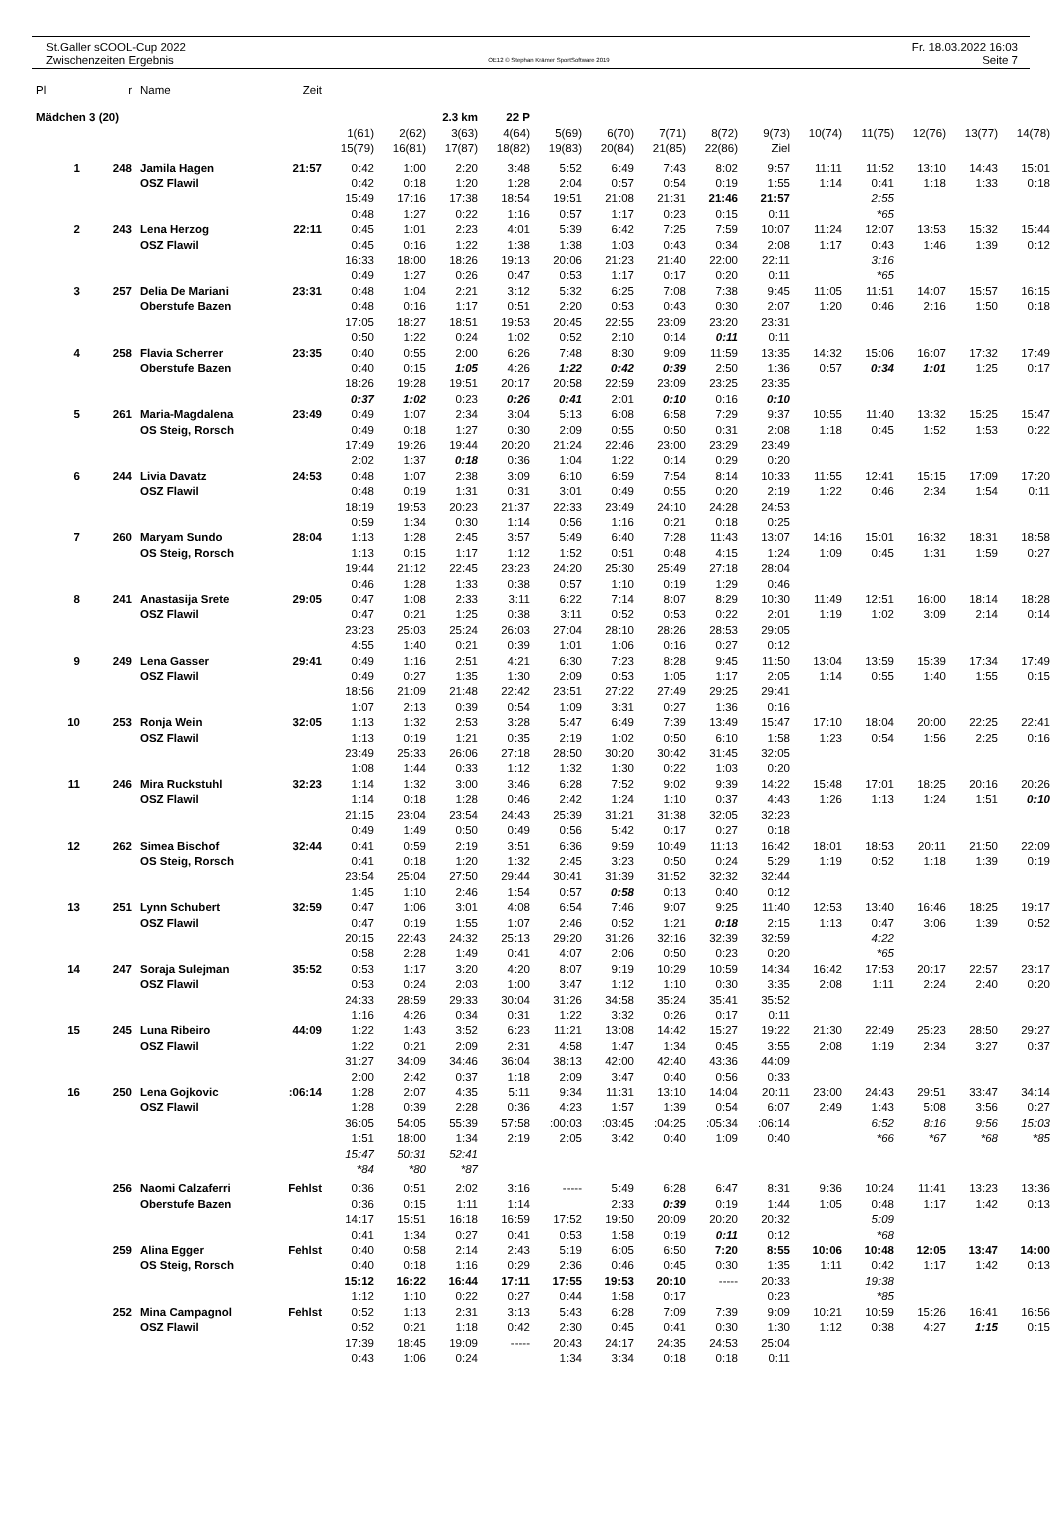St.Galler sCOOL-Cup 2022
Zwischenzeiten Ergebnis
OE12 © Stephan Krämer SportSoftware 2019
Fr. 18.03.2022 16:03
Seite 7
| Pl | r | Name | Zeit | | | | | | | | | | | | | | |
| --- | --- | --- | --- | --- | --- | --- | --- | --- | --- | --- | --- | --- | --- | --- | --- | --- | --- |
| Mädchen 3 (20) | | | | 2.3 km | | | 22 P | | | | | | | | | | |
| | | | | 1(61) | 2(62) | 3(63) | 4(64) | 5(69) | 6(70) | 7(71) | 8(72) | 9(73) | 10(74) | 11(75) | 12(76) | 13(77) | 14(78) |
| | | | | 15(79) | 16(81) | 17(87) | 18(82) | 19(83) | 20(84) | 21(85) | 22(86) | Ziel | | | | | |
| 1 | 248 | Jamila Hagen | 21:57 | 0:42 | 1:00 | 2:20 | 3:48 | 5:52 | 6:49 | 7:43 | 8:02 | 9:57 | 11:11 | 11:52 | 13:10 | 14:43 | 15:01 |
| | | OSZ Flawil | | 0:42 | 0:18 | 1:20 | 1:28 | 2:04 | 0:57 | 0:54 | 0:19 | 1:55 | 1:14 | 0:41 | 1:18 | 1:33 | 0:18 |
| | | | | 15:49 | 17:16 | 17:38 | 18:54 | 19:51 | 21:08 | 21:31 | 21:46 | 21:57 | | 2:55 | | | |
| | | | | 0:48 | 1:27 | 0:22 | 1:16 | 0:57 | 1:17 | 0:23 | 0:15 | 0:11 | | *65 | | | |
| 2 | 243 | Lena Herzog | 22:11 | 0:45 | 1:01 | 2:23 | 4:01 | 5:39 | 6:42 | 7:25 | 7:59 | 10:07 | 11:24 | 12:07 | 13:53 | 15:32 | 15:44 |
| | | OSZ Flawil | | 0:45 | 0:16 | 1:22 | 1:38 | 1:38 | 1:03 | 0:43 | 0:34 | 2:08 | 1:17 | 0:43 | 1:46 | 1:39 | 0:12 |
| | | | | 16:33 | 18:00 | 18:26 | 19:13 | 20:06 | 21:23 | 21:40 | 22:00 | 22:11 | | 3:16 | | | |
| | | | | 0:49 | 1:27 | 0:26 | 0:47 | 0:53 | 1:17 | 0:17 | 0:20 | 0:11 | | *65 | | | |
| 3 | 257 | Delia De Mariani | 23:31 | 0:48 | 1:04 | 2:21 | 3:12 | 5:32 | 6:25 | 7:08 | 7:38 | 9:45 | 11:05 | 11:51 | 14:07 | 15:57 | 16:15 |
| | | Oberstufe Bazen | | 0:48 | 0:16 | 1:17 | 0:51 | 2:20 | 0:53 | 0:43 | 0:30 | 2:07 | 1:20 | 0:46 | 2:16 | 1:50 | 0:18 |
| | | | | 17:05 | 18:27 | 18:51 | 19:53 | 20:45 | 22:55 | 23:09 | 23:20 | 23:31 | | | | | |
| | | | | 0:50 | 1:22 | 0:24 | 1:02 | 0:52 | 2:10 | 0:14 | 0:11 | 0:11 | | | | | |
| 4 | 258 | Flavia Scherrer | 23:35 | 0:40 | 0:55 | 2:00 | 6:26 | 7:48 | 8:30 | 9:09 | 11:59 | 13:35 | 14:32 | 15:06 | 16:07 | 17:32 | 17:49 |
| | | Oberstufe Bazen | | 0:40 | 0:15 | 1:05 | 4:26 | 1:22 | 0:42 | 0:39 | 2:50 | 1:36 | 0:57 | 0:34 | 1:01 | 1:25 | 0:17 |
| | | | | 18:26 | 19:28 | 19:51 | 20:17 | 20:58 | 22:59 | 23:09 | 23:25 | 23:35 | | | | | |
| | | | | 0:37 | 1:02 | 0:23 | 0:26 | 0:41 | 2:01 | 0:10 | 0:16 | 0:10 | | | | | |
| 5 | 261 | Maria-Magdalena | 23:49 | 0:49 | 1:07 | 2:34 | 3:04 | 5:13 | 6:08 | 6:58 | 7:29 | 9:37 | 10:55 | 11:40 | 13:32 | 15:25 | 15:47 |
| | | OS Steig, Rorsch | | 0:49 | 0:18 | 1:27 | 0:30 | 2:09 | 0:55 | 0:50 | 0:31 | 2:08 | 1:18 | 0:45 | 1:52 | 1:53 | 0:22 |
| | | | | 17:49 | 19:26 | 19:44 | 20:20 | 21:24 | 22:46 | 23:00 | 23:29 | 23:49 | | | | | |
| | | | | 2:02 | 1:37 | 0:18 | 0:36 | 1:04 | 1:22 | 0:14 | 0:29 | 0:20 | | | | | |
| 6 | 244 | Livia Davatz | 24:53 | 0:48 | 1:07 | 2:38 | 3:09 | 6:10 | 6:59 | 7:54 | 8:14 | 10:33 | 11:55 | 12:41 | 15:15 | 17:09 | 17:20 |
| | | OSZ Flawil | | 0:48 | 0:19 | 1:31 | 0:31 | 3:01 | 0:49 | 0:55 | 0:20 | 2:19 | 1:22 | 0:46 | 2:34 | 1:54 | 0:11 |
| | | | | 18:19 | 19:53 | 20:23 | 21:37 | 22:33 | 23:49 | 24:10 | 24:28 | 24:53 | | | | | |
| | | | | 0:59 | 1:34 | 0:30 | 1:14 | 0:56 | 1:16 | 0:21 | 0:18 | 0:25 | | | | | |
| 7 | 260 | Maryam Sundo | 28:04 | 1:13 | 1:28 | 2:45 | 3:57 | 5:49 | 6:40 | 7:28 | 11:43 | 13:07 | 14:16 | 15:01 | 16:32 | 18:31 | 18:58 |
| | | OS Steig, Rorsch | | 1:13 | 0:15 | 1:17 | 1:12 | 1:52 | 0:51 | 0:48 | 4:15 | 1:24 | 1:09 | 0:45 | 1:31 | 1:59 | 0:27 |
| | | | | 19:44 | 21:12 | 22:45 | 23:23 | 24:20 | 25:30 | 25:49 | 27:18 | 28:04 | | | | | |
| | | | | 0:46 | 1:28 | 1:33 | 0:38 | 0:57 | 1:10 | 0:19 | 1:29 | 0:46 | | | | | |
| 8 | 241 | Anastasija Srete | 29:05 | 0:47 | 1:08 | 2:33 | 3:11 | 6:22 | 7:14 | 8:07 | 8:29 | 10:30 | 11:49 | 12:51 | 16:00 | 18:14 | 18:28 |
| | | OSZ Flawil | | 0:47 | 0:21 | 1:25 | 0:38 | 3:11 | 0:52 | 0:53 | 0:22 | 2:01 | 1:19 | 1:02 | 3:09 | 2:14 | 0:14 |
| | | | | 23:23 | 25:03 | 25:24 | 26:03 | 27:04 | 28:10 | 28:26 | 28:53 | 29:05 | | | | | |
| | | | | 4:55 | 1:40 | 0:21 | 0:39 | 1:01 | 1:06 | 0:16 | 0:27 | 0:12 | | | | | |
| 9 | 249 | Lena Gasser | 29:41 | 0:49 | 1:16 | 2:51 | 4:21 | 6:30 | 7:23 | 8:28 | 9:45 | 11:50 | 13:04 | 13:59 | 15:39 | 17:34 | 17:49 |
| | | OSZ Flawil | | 0:49 | 0:27 | 1:35 | 1:30 | 2:09 | 0:53 | 1:05 | 1:17 | 2:05 | 1:14 | 0:55 | 1:40 | 1:55 | 0:15 |
| | | | | 18:56 | 21:09 | 21:48 | 22:42 | 23:51 | 27:22 | 27:49 | 29:25 | 29:41 | | | | | |
| | | | | 1:07 | 2:13 | 0:39 | 0:54 | 1:09 | 3:31 | 0:27 | 1:36 | 0:16 | | | | | |
| 10 | 253 | Ronja Wein | 32:05 | 1:13 | 1:32 | 2:53 | 3:28 | 5:47 | 6:49 | 7:39 | 13:49 | 15:47 | 17:10 | 18:04 | 20:00 | 22:25 | 22:41 |
| | | OSZ Flawil | | 1:13 | 0:19 | 1:21 | 0:35 | 2:19 | 1:02 | 0:50 | 6:10 | 1:58 | 1:23 | 0:54 | 1:56 | 2:25 | 0:16 |
| | | | | 23:49 | 25:33 | 26:06 | 27:18 | 28:50 | 30:20 | 30:42 | 31:45 | 32:05 | | | | | |
| | | | | 1:08 | 1:44 | 0:33 | 1:12 | 1:32 | 1:30 | 0:22 | 1:03 | 0:20 | | | | | |
| 11 | 246 | Mira Ruckstuhl | 32:23 | 1:14 | 1:32 | 3:00 | 3:46 | 6:28 | 7:52 | 9:02 | 9:39 | 14:22 | 15:48 | 17:01 | 18:25 | 20:16 | 20:26 |
| | | OSZ Flawil | | 1:14 | 0:18 | 1:28 | 0:46 | 2:42 | 1:24 | 1:10 | 0:37 | 4:43 | 1:26 | 1:13 | 1:24 | 1:51 | 0:10 |
| | | | | 21:15 | 23:04 | 23:54 | 24:43 | 25:39 | 31:21 | 31:38 | 32:05 | 32:23 | | | | | |
| | | | | 0:49 | 1:49 | 0:50 | 0:49 | 0:56 | 5:42 | 0:17 | 0:27 | 0:18 | | | | | |
| 12 | 262 | Simea Bischof | 32:44 | 0:41 | 0:59 | 2:19 | 3:51 | 6:36 | 9:59 | 10:49 | 11:13 | 16:42 | 18:01 | 18:53 | 20:11 | 21:50 | 22:09 |
| | | OS Steig, Rorsch | | 0:41 | 0:18 | 1:20 | 1:32 | 2:45 | 3:23 | 0:50 | 0:24 | 5:29 | 1:19 | 0:52 | 1:18 | 1:39 | 0:19 |
| | | | | 23:54 | 25:04 | 27:50 | 29:44 | 30:41 | 31:39 | 31:52 | 32:32 | 32:44 | | | | | |
| | | | | 1:45 | 1:10 | 2:46 | 1:54 | 0:57 | 0:58 | 0:13 | 0:40 | 0:12 | | | | | |
| 13 | 251 | Lynn Schubert | 32:59 | 0:47 | 1:06 | 3:01 | 4:08 | 6:54 | 7:46 | 9:07 | 9:25 | 11:40 | 12:53 | 13:40 | 16:46 | 18:25 | 19:17 |
| | | OSZ Flawil | | 0:47 | 0:19 | 1:55 | 1:07 | 2:46 | 0:52 | 1:21 | 0:18 | 2:15 | 1:13 | 0:47 | 3:06 | 1:39 | 0:52 |
| | | | | 20:15 | 22:43 | 24:32 | 25:13 | 29:20 | 31:26 | 32:16 | 32:39 | 32:59 | | 4:22 | | | |
| | | | | 0:58 | 2:28 | 1:49 | 0:41 | 4:07 | 2:06 | 0:50 | 0:23 | 0:20 | | *65 | | | |
| 14 | 247 | Soraja Sulejman | 35:52 | 0:53 | 1:17 | 3:20 | 4:20 | 8:07 | 9:19 | 10:29 | 10:59 | 14:34 | 16:42 | 17:53 | 20:17 | 22:57 | 23:17 |
| | | OSZ Flawil | | 0:53 | 0:24 | 2:03 | 1:00 | 3:47 | 1:12 | 1:10 | 0:30 | 3:35 | 2:08 | 1:11 | 2:24 | 2:40 | 0:20 |
| | | | | 24:33 | 28:59 | 29:33 | 30:04 | 31:26 | 34:58 | 35:24 | 35:41 | 35:52 | | | | | |
| | | | | 1:16 | 4:26 | 0:34 | 0:31 | 1:22 | 3:32 | 0:26 | 0:17 | 0:11 | | | | | |
| 15 | 245 | Luna Ribeiro | 44:09 | 1:22 | 1:43 | 3:52 | 6:23 | 11:21 | 13:08 | 14:42 | 15:27 | 19:22 | 21:30 | 22:49 | 25:23 | 28:50 | 29:27 |
| | | OSZ Flawil | | 1:22 | 0:21 | 2:09 | 2:31 | 4:58 | 1:47 | 1:34 | 0:45 | 3:55 | 2:08 | 1:19 | 2:34 | 3:27 | 0:37 |
| | | | | 31:27 | 34:09 | 34:46 | 36:04 | 38:13 | 42:00 | 42:40 | 43:36 | 44:09 | | | | | |
| | | | | 2:00 | 2:42 | 0:37 | 1:18 | 2:09 | 3:47 | 0:40 | 0:56 | 0:33 | | | | | |
| 16 | 250 | Lena Gojkovic | :06:14 | 1:28 | 2:07 | 4:35 | 5:11 | 9:34 | 11:31 | 13:10 | 14:04 | 20:11 | 23:00 | 24:43 | 29:51 | 33:47 | 34:14 |
| | | OSZ Flawil | | 1:28 | 0:39 | 2:28 | 0:36 | 4:23 | 1:57 | 1:39 | 0:54 | 6:07 | 2:49 | 1:43 | 5:08 | 3:56 | 0:27 |
| | | | | 36:05 | 54:05 | 55:39 | 57:58 | :00:03 | :03:45 | :04:25 | :05:34 | :06:14 | | 6:52 | 8:16 | 9:56 | 15:03 |
| | | | | 1:51 | 18:00 | 1:34 | 2:19 | 2:05 | 3:42 | 0:40 | 1:09 | 0:40 | | *66 | *67 | *68 | *85 |
| | | | | 15:47 | 50:31 | 52:41 | | | | | | | | | | | |
| | | | | *84 | *80 | *87 | | | | | | | | | | | |
| | 256 | Naomi Calzaferri | Fehlst | 0:36 | 0:51 | 2:02 | 3:16 | ----- | 5:49 | 6:28 | 6:47 | 8:31 | 9:36 | 10:24 | 11:41 | 13:23 | 13:36 |
| | | Oberstufe Bazen | | 0:36 | 0:15 | 1:11 | 1:14 | | 2:33 | 0:39 | 0:19 | 1:44 | 1:05 | 0:48 | 1:17 | 1:42 | 0:13 |
| | | | | 14:17 | 15:51 | 16:18 | 16:59 | 17:52 | 19:50 | 20:09 | 20:20 | 20:32 | | 5:09 | | | |
| | | | | 0:41 | 1:34 | 0:27 | 0:41 | 0:53 | 1:58 | 0:19 | 0:11 | 0:12 | | *68 | | | |
| | 259 | Alina Egger | Fehlst | 0:40 | 0:58 | 2:14 | 2:43 | 5:19 | 6:05 | 6:50 | 7:20 | 8:55 | 10:06 | 10:48 | 12:05 | 13:47 | 14:00 |
| | | OS Steig, Rorsch | | 0:40 | 0:18 | 1:16 | 0:29 | 2:36 | 0:46 | 0:45 | 0:30 | 1:35 | 1:11 | 0:42 | 1:17 | 1:42 | 0:13 |
| | | | | 15:12 | 16:22 | 16:44 | 17:11 | 17:55 | 19:53 | 20:10 | ----- | 20:33 | | 19:38 | | | |
| | | | | 1:12 | 1:10 | 0:22 | 0:27 | 0:44 | 1:58 | 0:17 | | 0:23 | | *85 | | | |
| | 252 | Mina Campagnol | Fehlst | 0:52 | 1:13 | 2:31 | 3:13 | 5:43 | 6:28 | 7:09 | 7:39 | 9:09 | 10:21 | 10:59 | 15:26 | 16:41 | 16:56 |
| | | OSZ Flawil | | 0:52 | 0:21 | 1:18 | 0:42 | 2:30 | 0:45 | 0:41 | 0:30 | 1:30 | 1:12 | 0:38 | 4:27 | 1:15 | 0:15 |
| | | | | 17:39 | 18:45 | 19:09 | ----- | 20:43 | 24:17 | 24:35 | 24:53 | 25:04 | | | | | |
| | | | | 0:43 | 1:06 | 0:24 | | 1:34 | 3:34 | 0:18 | 0:18 | 0:11 | | | | | |